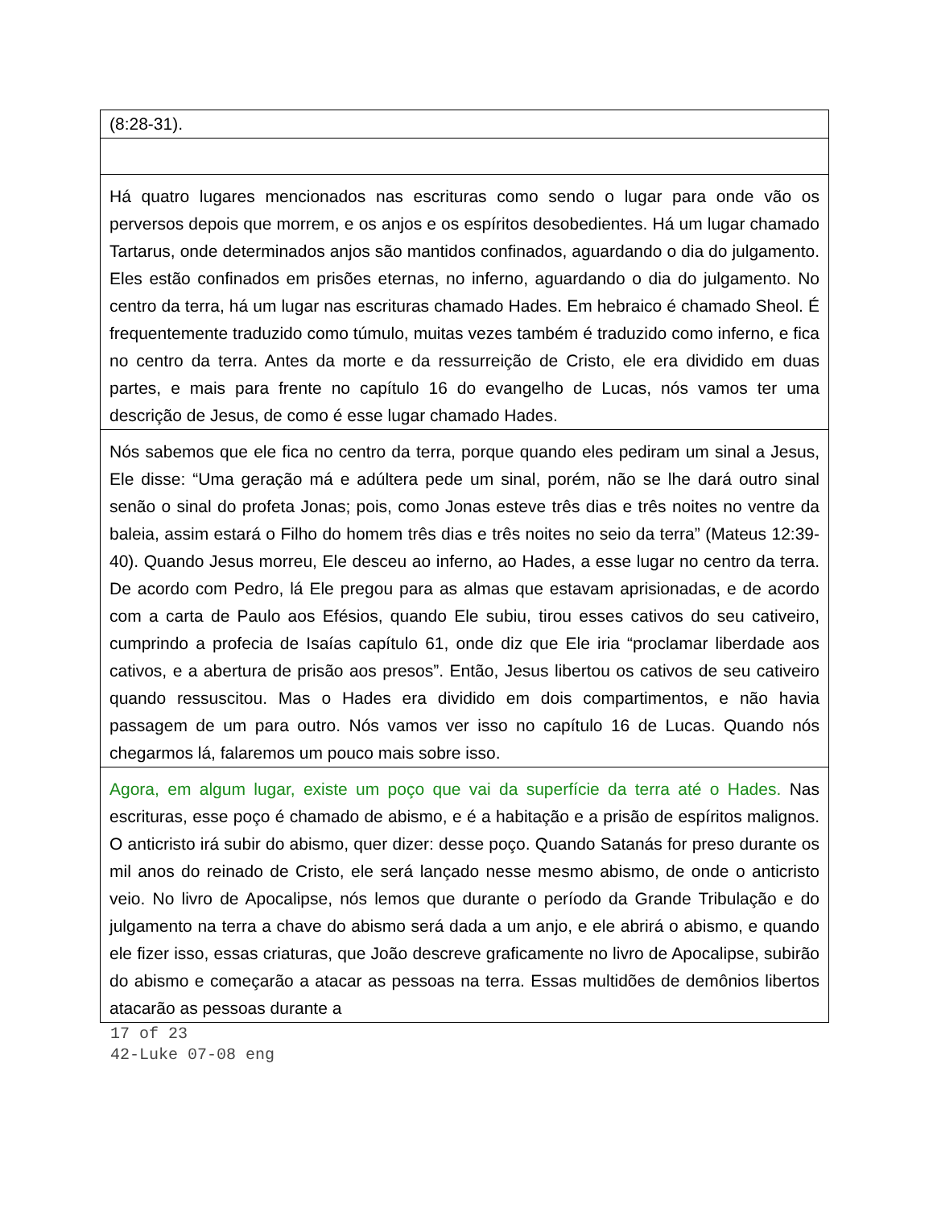| (8:28-31). |
| Há quatro lugares mencionados nas escrituras como sendo o lugar para onde vão os perversos depois que morrem, e os anjos e os espíritos desobedientes. Há um lugar chamado Tartarus, onde determinados anjos são mantidos confinados, aguardando o dia do julgamento. Eles estão confinados em prisões eternas, no inferno, aguardando o dia do julgamento. No centro da terra, há um lugar nas escrituras chamado Hades. Em hebraico é chamado Sheol. É frequentemente traduzido como túmulo, muitas vezes também é traduzido como inferno, e fica no centro da terra. Antes da morte e da ressurreição de Cristo, ele era dividido em duas partes, e mais para frente no capítulo 16 do evangelho de Lucas, nós vamos ter uma descrição de Jesus, de como é esse lugar chamado Hades. |
| Nós sabemos que ele fica no centro da terra, porque quando eles pediram um sinal a Jesus, Ele disse: “Uma geração má e adúltera pede um sinal, porém, não se lhe dará outro sinal senão o sinal do profeta Jonas; pois, como Jonas esteve três dias e três noites no ventre da baleia, assim estará o Filho do homem três dias e três noites no seio da terra” (Mateus 12:39-40). Quando Jesus morreu, Ele desceu ao inferno, ao Hades, a esse lugar no centro da terra. De acordo com Pedro, lá Ele pregou para as almas que estavam aprisionadas, e de acordo com a carta de Paulo aos Efésios, quando Ele subiu, tirou esses cativos do seu cativeiro, cumprindo a profecia de Isaías capítulo 61, onde diz que Ele iria “proclamar liberdade aos cativos, e a abertura de prisão aos presos”. Então, Jesus libertou os cativos de seu cativeiro quando ressuscitou. Mas o Hades era dividido em dois compartimentos, e não havia passagem de um para outro. Nós vamos ver isso no capítulo 16 de Lucas. Quando nós chegarmos lá, falaremos um pouco mais sobre isso. |
| Agora, em algum lugar, existe um poço que vai da superfície da terra até o Hades. Nas escrituras, esse poço é chamado de abismo, e é a habitação e a prisão de espíritos malignos. O anticristo irá subir do abismo, quer dizer: desse poço. Quando Satanás for preso durante os mil anos do reinado de Cristo, ele será lançado nesse mesmo abismo, de onde o anticristo veio. No livro de Apocalipse, nós lemos que durante o período da Grande Tribulação e do julgamento na terra a chave do abismo será dada a um anjo, e ele abrirá o abismo, e quando ele fizer isso, essas criaturas, que João descreve graficamente no livro de Apocalipse, subirão do abismo e começarão a atacar as pessoas na terra. Essas multidões de demônios libertos atacarão as pessoas durante a |
17 of 23
42-Luke 07-08 eng